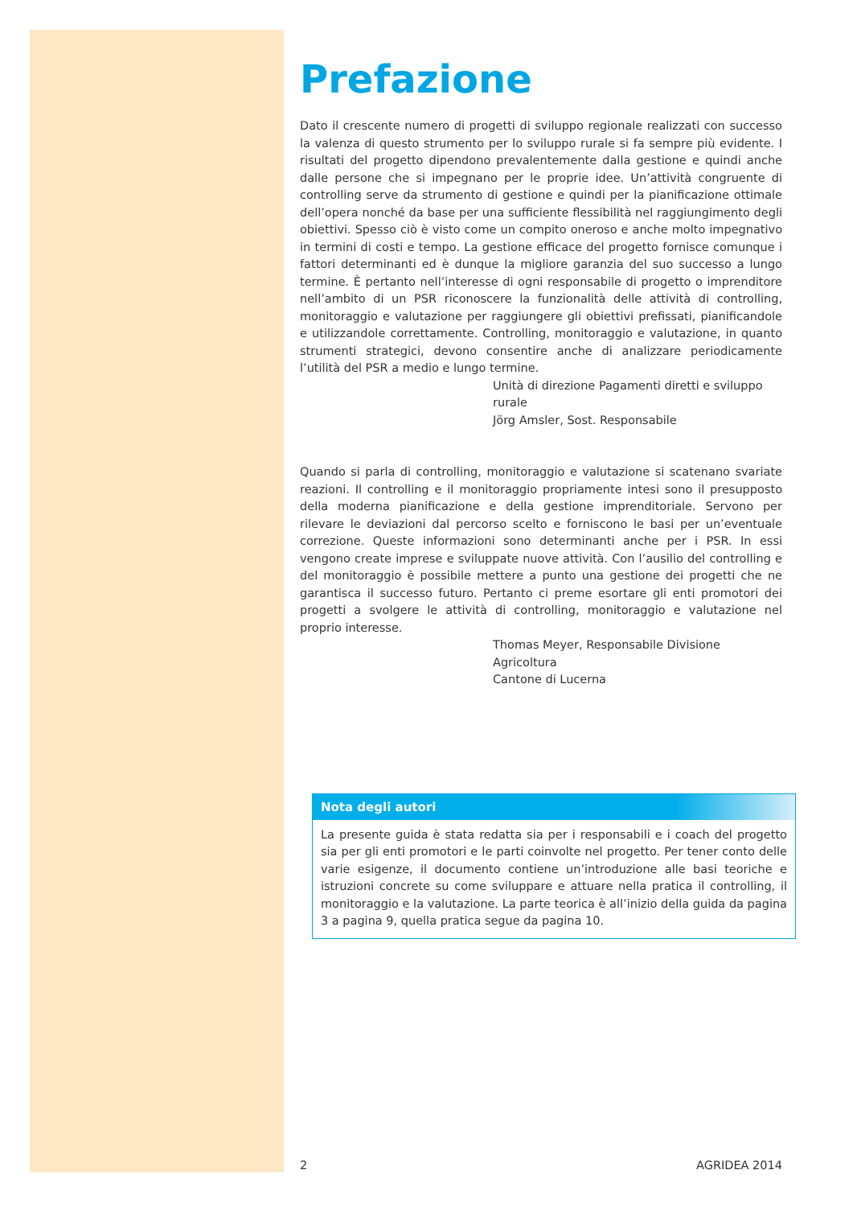Prefazione
Dato il crescente numero di progetti di sviluppo regionale realizzati con successo la valenza di questo strumento per lo sviluppo rurale si fa sempre più evidente. I risultati del progetto dipendono prevalentemente dalla gestione e quindi anche dalle persone che si impegnano per le proprie idee. Un’attività congruente di controlling serve da strumento di gestione e quindi per la pianificazione ottimale dell’opera nonché da base per una sufficiente flessibilità nel raggiungimento degli obiettivi. Spesso ciò è visto come un compito oneroso e anche molto impegnativo in termini di costi e tempo. La gestione efficace del progetto fornisce comunque i fattori determinanti ed è dunque la migliore garanzia del suo successo a lungo termine. È pertanto nell’interesse di ogni responsabile di progetto o imprenditore nell’ambito di un PSR riconoscere la funzionalità delle attività di controlling, monitoraggio e valutazione per raggiungere gli obiettivi prefissati, pianificandole e utilizzandole correttamente. Controlling, monitoraggio e valutazione, in quanto strumenti strategici, devono consentire anche di analizzare periodicamente l’utilità del PSR a medio e lungo termine.
Unità di direzione Pagamenti diretti e sviluppo rurale
Jörg Amsler, Sost. Responsabile
Quando si parla di controlling, monitoraggio e valutazione si scatenano svariate reazioni. Il controlling e il monitoraggio propriamente intesi sono il presupposto della moderna pianificazione e della gestione imprenditoriale. Servono per rilevare le deviazioni dal percorso scelto e forniscono le basi per un’eventuale correzione. Queste informazioni sono determinanti anche per i PSR. In essi vengono create imprese e sviluppate nuove attività. Con l’ausilio del controlling e del monitoraggio è possibile mettere a punto una gestione dei progetti che ne garantisca il successo futuro. Pertanto ci preme esortare gli enti promotori dei progetti a svolgere le attività di controlling, monitoraggio e valutazione nel proprio interesse.
Thomas Meyer, Responsabile Divisione Agricoltura
Cantone di Lucerna
Nota degli autori
La presente guida è stata redatta sia per i responsabili e i coach del progetto sia per gli enti promotori e le parti coinvolte nel progetto. Per tener conto delle varie esigenze, il documento contiene un’introduzione alle basi teoriche e istruzioni concrete su come sviluppare e attuare nella pratica il controlling, il monitoraggio e la valutazione. La parte teorica è all’inizio della guida da pagina 3 a pagina 9, quella pratica segue da pagina 10.
2 AGRIDEA 2014